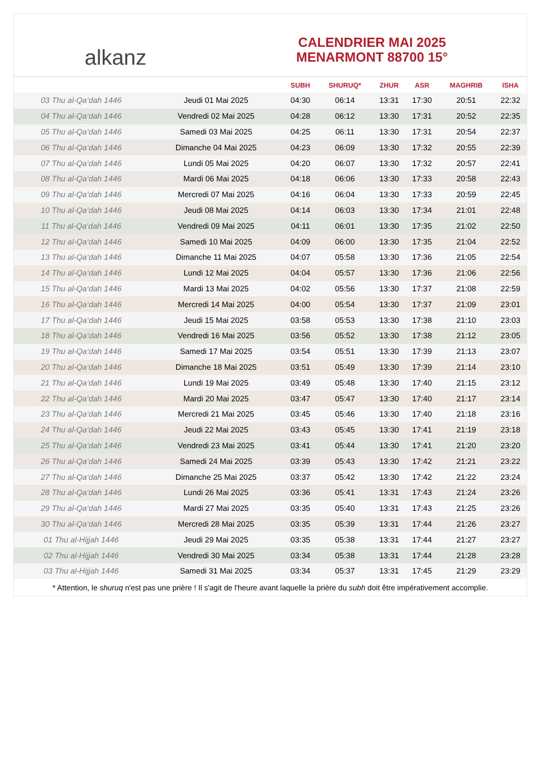alkanz
CALENDRIER MAI 2025
MENARMONT 88700 15°
| | | SUBH | SHURUQ* | ZHUR | ASR | MAGHRIB | ISHA |
| --- | --- | --- | --- | --- | --- | --- | --- |
| 03 Thu al-Qa‘dah 1446 | Jeudi 01 Mai 2025 | 04:30 | 06:14 | 13:31 | 17:30 | 20:51 | 22:32 |
| 04 Thu al-Qa‘dah 1446 | Vendredi 02 Mai 2025 | 04:28 | 06:12 | 13:30 | 17:31 | 20:52 | 22:35 |
| 05 Thu al-Qa‘dah 1446 | Samedi 03 Mai 2025 | 04:25 | 06:11 | 13:30 | 17:31 | 20:54 | 22:37 |
| 06 Thu al-Qa‘dah 1446 | Dimanche 04 Mai 2025 | 04:23 | 06:09 | 13:30 | 17:32 | 20:55 | 22:39 |
| 07 Thu al-Qa‘dah 1446 | Lundi 05 Mai 2025 | 04:20 | 06:07 | 13:30 | 17:32 | 20:57 | 22:41 |
| 08 Thu al-Qa‘dah 1446 | Mardi 06 Mai 2025 | 04:18 | 06:06 | 13:30 | 17:33 | 20:58 | 22:43 |
| 09 Thu al-Qa‘dah 1446 | Mercredi 07 Mai 2025 | 04:16 | 06:04 | 13:30 | 17:33 | 20:59 | 22:45 |
| 10 Thu al-Qa‘dah 1446 | Jeudi 08 Mai 2025 | 04:14 | 06:03 | 13:30 | 17:34 | 21:01 | 22:48 |
| 11 Thu al-Qa‘dah 1446 | Vendredi 09 Mai 2025 | 04:11 | 06:01 | 13:30 | 17:35 | 21:02 | 22:50 |
| 12 Thu al-Qa‘dah 1446 | Samedi 10 Mai 2025 | 04:09 | 06:00 | 13:30 | 17:35 | 21:04 | 22:52 |
| 13 Thu al-Qa‘dah 1446 | Dimanche 11 Mai 2025 | 04:07 | 05:58 | 13:30 | 17:36 | 21:05 | 22:54 |
| 14 Thu al-Qa‘dah 1446 | Lundi 12 Mai 2025 | 04:04 | 05:57 | 13:30 | 17:36 | 21:06 | 22:56 |
| 15 Thu al-Qa‘dah 1446 | Mardi 13 Mai 2025 | 04:02 | 05:56 | 13:30 | 17:37 | 21:08 | 22:59 |
| 16 Thu al-Qa‘dah 1446 | Mercredi 14 Mai 2025 | 04:00 | 05:54 | 13:30 | 17:37 | 21:09 | 23:01 |
| 17 Thu al-Qa‘dah 1446 | Jeudi 15 Mai 2025 | 03:58 | 05:53 | 13:30 | 17:38 | 21:10 | 23:03 |
| 18 Thu al-Qa‘dah 1446 | Vendredi 16 Mai 2025 | 03:56 | 05:52 | 13:30 | 17:38 | 21:12 | 23:05 |
| 19 Thu al-Qa‘dah 1446 | Samedi 17 Mai 2025 | 03:54 | 05:51 | 13:30 | 17:39 | 21:13 | 23:07 |
| 20 Thu al-Qa‘dah 1446 | Dimanche 18 Mai 2025 | 03:51 | 05:49 | 13:30 | 17:39 | 21:14 | 23:10 |
| 21 Thu al-Qa‘dah 1446 | Lundi 19 Mai 2025 | 03:49 | 05:48 | 13:30 | 17:40 | 21:15 | 23:12 |
| 22 Thu al-Qa‘dah 1446 | Mardi 20 Mai 2025 | 03:47 | 05:47 | 13:30 | 17:40 | 21:17 | 23:14 |
| 23 Thu al-Qa‘dah 1446 | Mercredi 21 Mai 2025 | 03:45 | 05:46 | 13:30 | 17:40 | 21:18 | 23:16 |
| 24 Thu al-Qa‘dah 1446 | Jeudi 22 Mai 2025 | 03:43 | 05:45 | 13:30 | 17:41 | 21:19 | 23:18 |
| 25 Thu al-Qa‘dah 1446 | Vendredi 23 Mai 2025 | 03:41 | 05:44 | 13:30 | 17:41 | 21:20 | 23:20 |
| 26 Thu al-Qa‘dah 1446 | Samedi 24 Mai 2025 | 03:39 | 05:43 | 13:30 | 17:42 | 21:21 | 23:22 |
| 27 Thu al-Qa‘dah 1446 | Dimanche 25 Mai 2025 | 03:37 | 05:42 | 13:30 | 17:42 | 21:22 | 23:24 |
| 28 Thu al-Qa‘dah 1446 | Lundi 26 Mai 2025 | 03:36 | 05:41 | 13:31 | 17:43 | 21:24 | 23:26 |
| 29 Thu al-Qa‘dah 1446 | Mardi 27 Mai 2025 | 03:35 | 05:40 | 13:31 | 17:43 | 21:25 | 23:26 |
| 30 Thu al-Qa‘dah 1446 | Mercredi 28 Mai 2025 | 03:35 | 05:39 | 13:31 | 17:44 | 21:26 | 23:27 |
| 01 Thu al-Hijjah 1446 | Jeudi 29 Mai 2025 | 03:35 | 05:38 | 13:31 | 17:44 | 21:27 | 23:27 |
| 02 Thu al-Hijjah 1446 | Vendredi 30 Mai 2025 | 03:34 | 05:38 | 13:31 | 17:44 | 21:28 | 23:28 |
| 03 Thu al-Hijjah 1446 | Samedi 31 Mai 2025 | 03:34 | 05:37 | 13:31 | 17:45 | 21:29 | 23:29 |
* Attention, le shuruq n'est pas une prière ! Il s'agit de l'heure avant laquelle la prière du subh doit être impérativement accomplie.